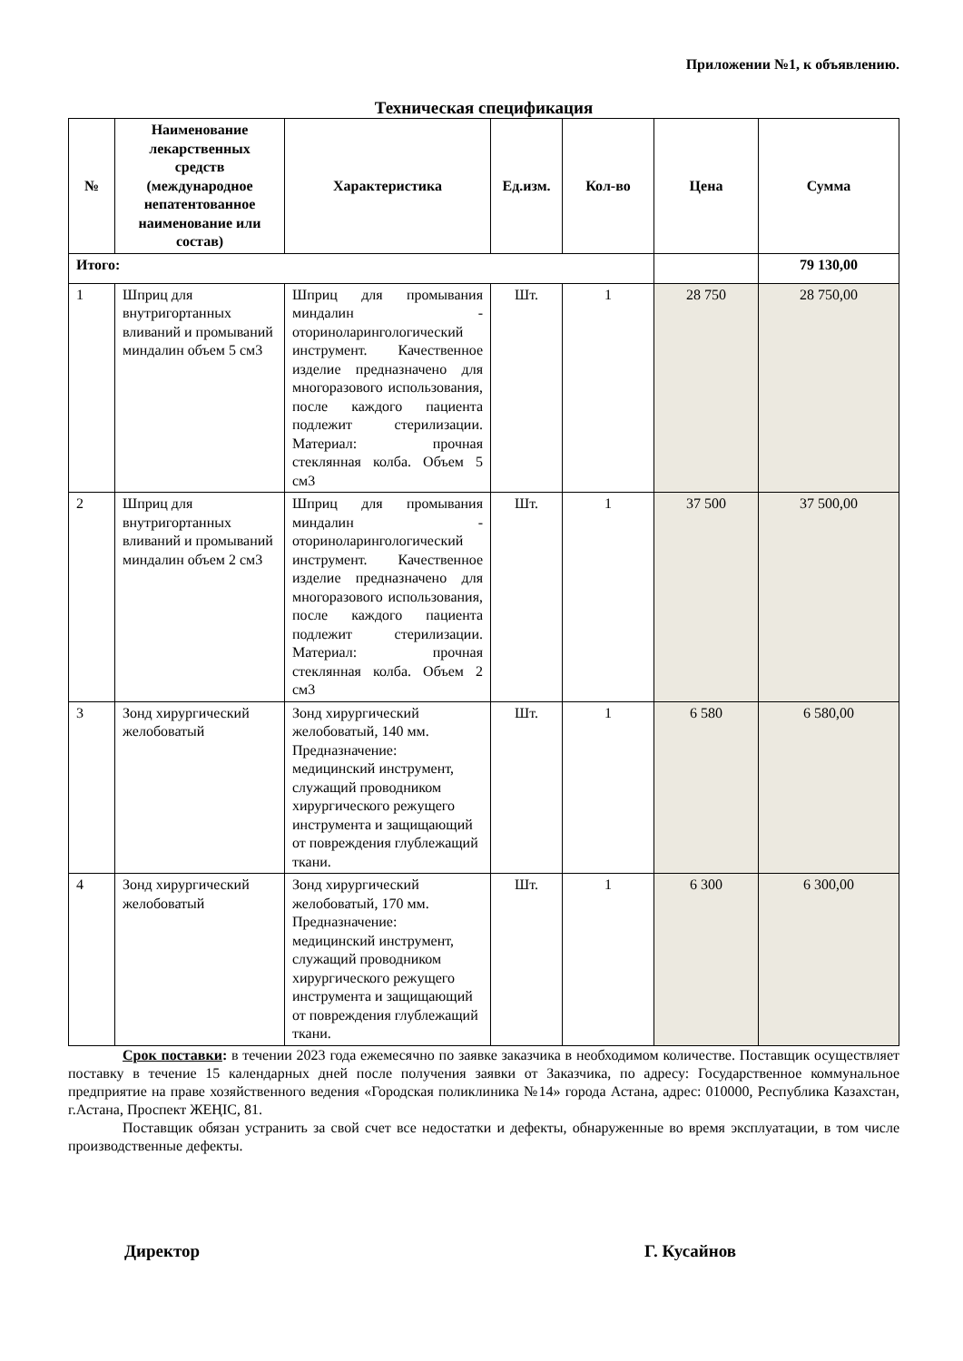Приложении №1, к объявлению.
Техническая спецификация
| № | Наименование лекарственных средств (международное непатентованное наименование или состав) | Характеристика | Ед.изм. | Кол-во | Цена | Сумма |
| --- | --- | --- | --- | --- | --- | --- |
| Итого: | | | | | | 79 130,00 |
| 1 | Шприц для внутригортанных вливаний и промываний миндалин объем 5 см3 | Шприц для промывания миндалин - оториноларингологический инструмент. Качественное изделие предназначено для многоразового использования, после каждого пациента подлежит стерилизации. Материал: прочная стеклянная колба. Объем 5 см3 | Шт. | 1 | 28 750 | 28 750,00 |
| 2 | Шприц для внутригортанных вливаний и промываний миндалин объем 2 см3 | Шприц для промывания миндалин - оториноларингологический инструмент. Качественное изделие предназначено для многоразового использования, после каждого пациента подлежит стерилизации. Материал: прочная стеклянная колба. Объем 2 см3 | Шт. | 1 | 37 500 | 37 500,00 |
| 3 | Зонд хирургический желобоватый | Зонд хирургический желобоватый, 140 мм. Предназначение: медицинский инструмент, служащий проводником хирургического режущего инструмента и защищающий от повреждения глублежащий ткани. | Шт. | 1 | 6 580 | 6 580,00 |
| 4 | Зонд хирургический желобоватый | Зонд хирургический желобоватый, 170 мм. Предназначение: медицинский инструмент, служащий проводником хирургического режущего инструмента и защищающий от повреждения глублежащий ткани. | Шт. | 1 | 6 300 | 6 300,00 |
Срок поставки: в течении 2023 года ежемесячно по заявке заказчика в необходимом количестве. Поставщик осуществляет поставку в течение 15 календарных дней после получения заявки от Заказчика, по адресу: Государственное коммунальное предприятие на праве хозяйственного ведения «Городская поликлиника №14» города Астана, адрес: 010000, Республика Казахстан, г.Астана, Проспект ЖЕҢІС, 81.
Поставщик обязан устранить за свой счет все недостатки и дефекты, обнаруженные во время эксплуатации, в том числе производственные дефекты.
Директор Г. Кусайнов